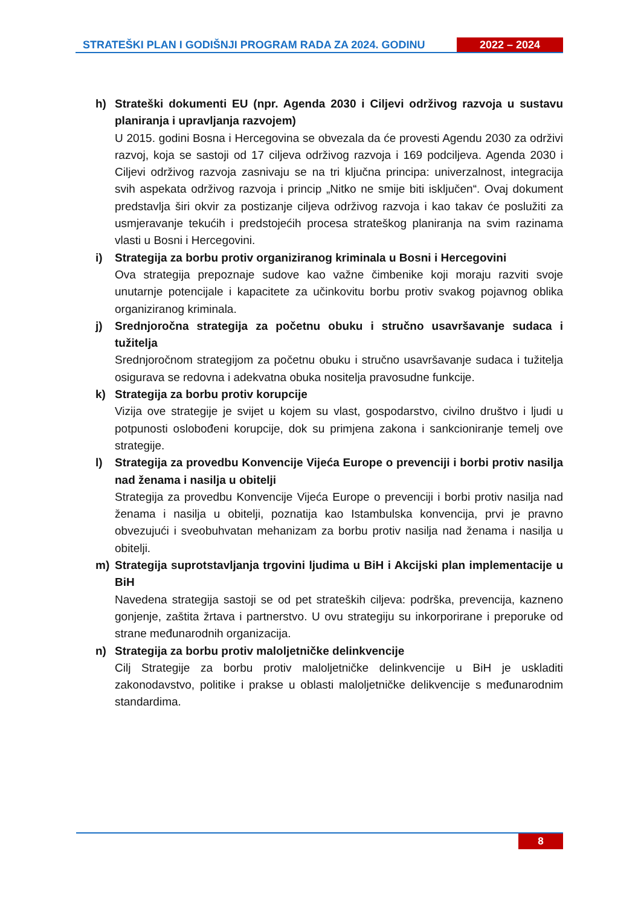STRATEŠKI PLAN I GODIŠNJI PROGRAM RADA ZA 2024. GODINU 2022 – 2024
h) Strateški dokumenti EU (npr. Agenda 2030 i Ciljevi održivog razvoja u sustavu planiranja i upravljanja razvojem)
U 2015. godini Bosna i Hercegovina se obvezala da će provesti Agendu 2030 za održivi razvoj, koja se sastoji od 17 ciljeva održivog razvoja i 169 podciljeva. Agenda 2030 i Ciljevi održivog razvoja zasnivaju se na tri ključna principa: univerzalnost, integracija svih aspekata održivog razvoja i princip „Nitko ne smije biti isključen“. Ovaj dokument predstavlja širi okvir za postizanje ciljeva održivog razvoja i kao takav će poslužiti za usmjeravanje tekućih i predstojećih procesa strateškog planiranja na svim razinama vlasti u Bosni i Hercegovini.
i) Strategija za borbu protiv organiziranog kriminala u Bosni i Hercegovini
Ova strategija prepoznaje sudove kao važne čimbenike koji moraju razviti svoje unutarnje potencijale i kapacitete za učinkovitu borbu protiv svakog pojavnog oblika organiziranog kriminala.
j) Srednjoročna strategija za početnu obuku i stručno usavršavanje sudaca i tužitelja
Srednjoročnom strategijom za početnu obuku i stručno usavršavanje sudaca i tužitelja osigurava se redovna i adekvatna obuka nositelja pravosudne funkcije.
k) Strategija za borbu protiv korupcije
Vizija ove strategije je svijet u kojem su vlast, gospodarstvo, civilno društvo i ljudi u potpunosti oslobođeni korupcije, dok su primjena zakona i sankcioniranje temelj ove strategije.
l) Strategija za provedbu Konvencije Vijeća Europe o prevenciji i borbi protiv nasilja nad ženama i nasilja u obitelji
Strategija za provedbu Konvencije Vijeća Europe o prevenciji i borbi protiv nasilja nad ženama i nasilja u obitelji, poznatija kao Istambulska konvencija, prvi je pravno obvezujući i sveobuhvatan mehanizam za borbu protiv nasilja nad ženama i nasilja u obitelji.
m) Strategija suprotstavljanja trgovini ljudima u BiH i Akcijski plan implementacije u BiH
Navedena strategija sastoji se od pet strateških ciljeva: podrška, prevencija, kazneno gonjenje, zaštita žrtava i partnerstvo. U ovu strategiju su inkorporirane i preporuke od strane međunarodnih organizacija.
n) Strategija za borbu protiv maloljetničke delinkvencije
Cilj Strategije za borbu protiv maloljetničke delinkvencije u BiH je uskladiti zakonodavstvo, politike i prakse u oblasti maloljetničke delikvencije s međunarodnim standardima.
8